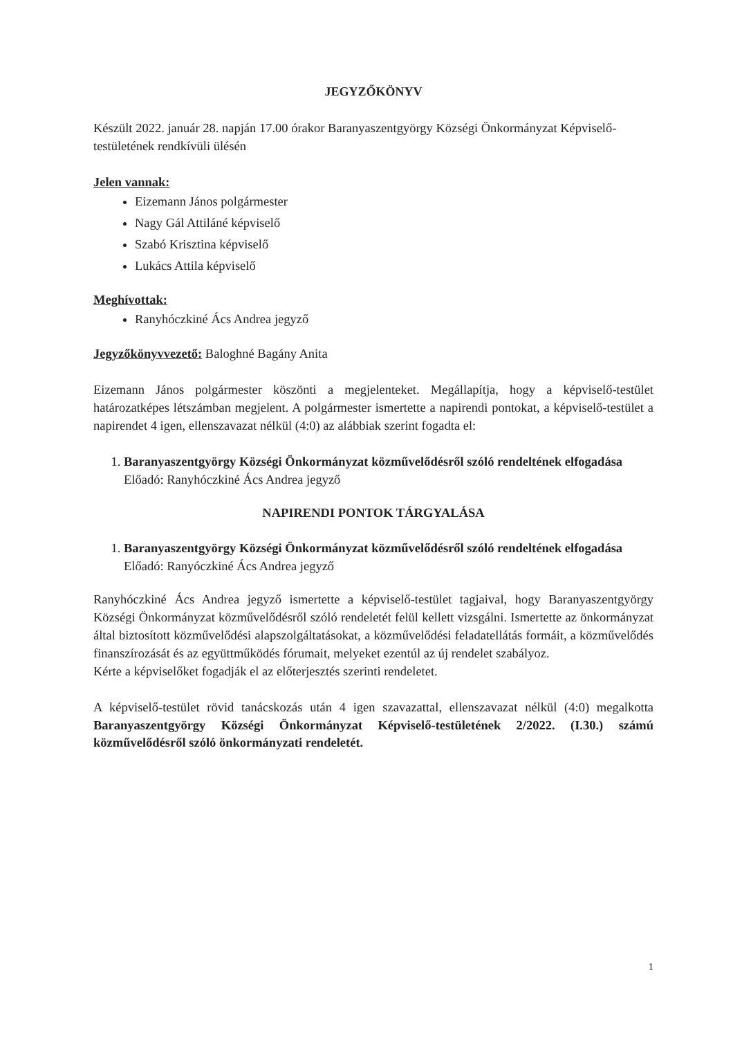JEGYZŐKÖNYV
Készült 2022. január 28. napján 17.00 órakor Baranyaszentgyörgy Községi Önkormányzat Képviselő-testületének rendkívüli ülésén
Jelen vannak:
Eizemann János polgármester
Nagy Gál Attiláné képviselő
Szabó Krisztina képviselő
Lukács Attila képviselő
Meghívottak:
Ranyhóczkiné Ács Andrea jegyző
Jegyzőkönyvvezető: Baloghné Bagány Anita
Eizemann János polgármester köszönti a megjelenteket. Megállapítja, hogy a képviselő-testület határozatképes létszámban megjelent. A polgármester ismertette a napirendi pontokat, a képviselő-testület a napirendet 4 igen, ellenszavazat nélkül (4:0) az alábbiak szerint fogadta el:
1. Baranyaszentgyörgy Községi Önkormányzat közművelődésről szóló rendeltének elfogadása
Előadó: Ranyhóczkiné Ács Andrea jegyző
NAPIRENDI PONTOK TÁRGYALÁSA
1. Baranyaszentgyörgy Községi Önkormányzat közművelődésről szóló rendeltének elfogadása
Előadó: Ranyóczkiné Ács Andrea jegyző
Ranyhóczkiné Ács Andrea jegyző ismertette a képviselő-testület tagjaival, hogy Baranyaszentgyörgy Községi Önkormányzat közművelődésről szóló rendeletét felül kellett vizsgálni. Ismertette az önkormányzat által biztosított közművelődési alapszolgáltatásokat, a közművelődési feladatellátás formáit, a közművelődés finanszírozását és az együttműködés fórumait, melyeket ezentúl az új rendelet szabályoz.
Kérte a képviselőket fogadják el az előterjesztés szerinti rendeletet.
A képviselő-testület rövid tanácskozás után 4 igen szavazattal, ellenszavazat nélkül (4:0) megalkotta Baranyaszentgyörgy Községi Önkormányzat Képviselő-testületének 2/2022. (I.30.) számú közművelődésről szóló önkormányzati rendeletét.
1